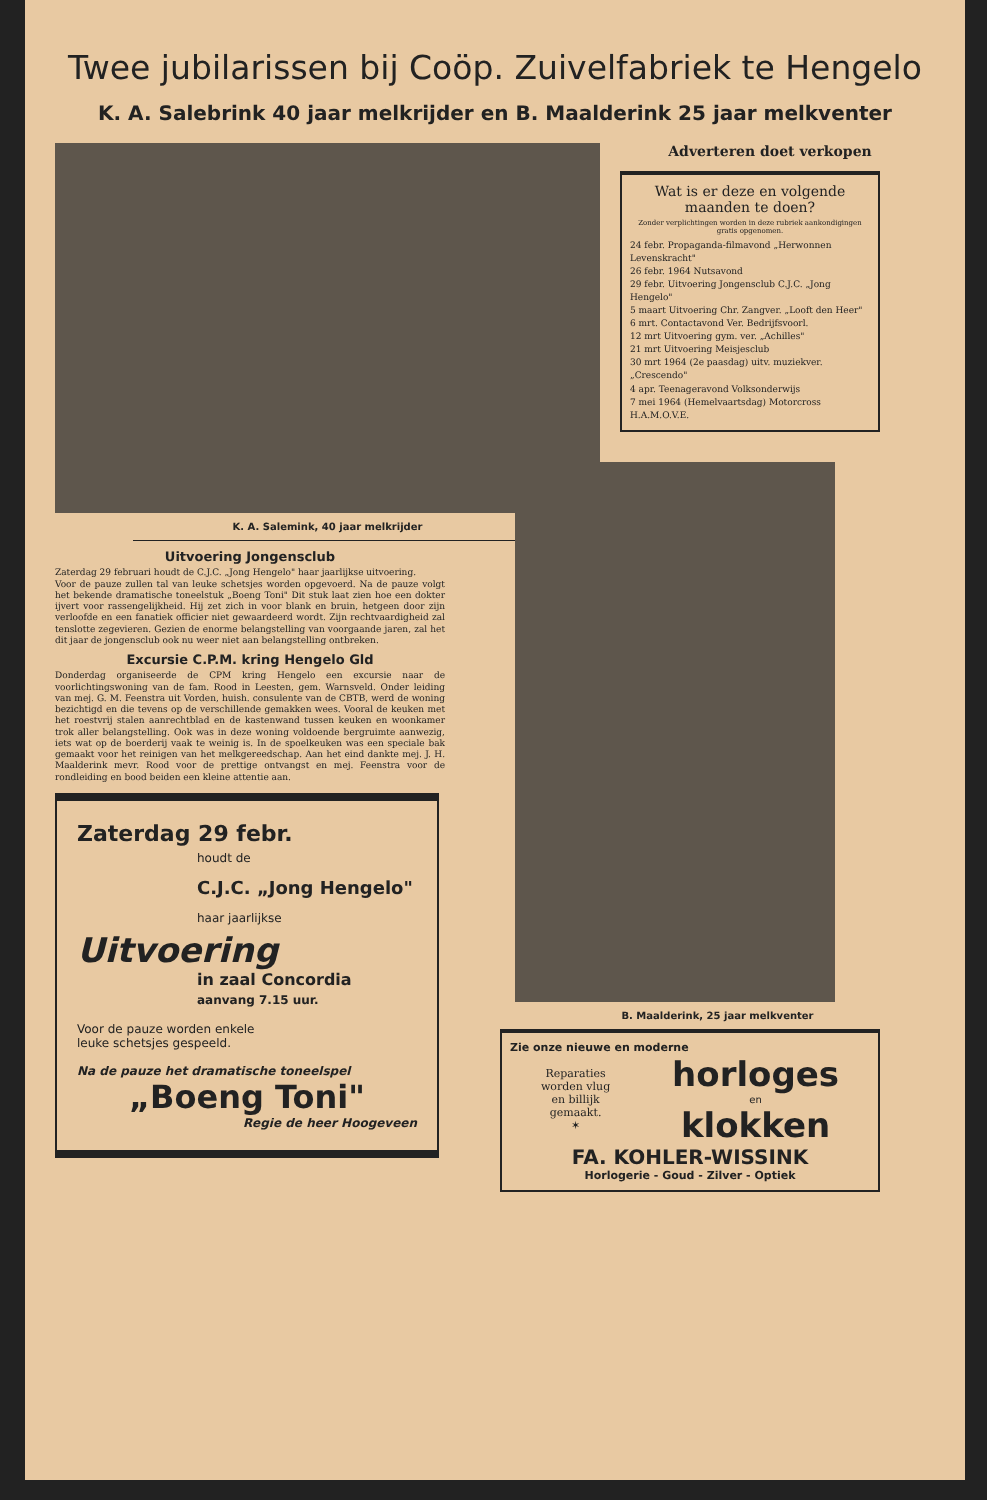Twee jubilarissen bij Coöp. Zuivelfabriek te Hengelo
K. A. Salebrink 40 jaar melkrijder en B. Maalderink 25 jaar melkventer
K. A. Salemink, 40 jaar melkrijder
Uitvoering Jongensclub
Zaterdag 29 februari houdt de C.J.C. „Jong Hengelo" haar jaarlijkse uitvoering.
Voor de pauze zullen tal van leuke schetsjes worden opgevoerd. Na de pauze volgt het bekende dramatische toneelstuk „Boeng Toni" Dit stuk laat zien hoe een dokter ijvert voor rassengelijkheid. Hij zet zich in voor blank en bruin, hetgeen door zijn verloofde en een fanatiek officier niet gewaardeerd wordt. Zijn rechtvaardigheid zal tenslotte zegevieren. Gezien de enorme belangstelling van voorgaande jaren, zal het dit jaar de jongensclub ook nu weer niet aan belangstelling ontbreken.
Excursie C.P.M. kring Hengelo Gld
Donderdag organiseerde de CPM kring Hengelo een excursie naar de voorlichtingswoning van de fam. Rood in Leesten, gem. Warnsveld. Onder leiding van mej. G. M. Feenstra uit Vorden, huish. consulente van de CBTB, werd de woning bezichtigd en die tevens op de verschillende gemakken wees. Vooral de keuken met het roestvrij stalen aanrechtblad en de kastenwand tussen keuken en woonkamer trok aller belangstelling. Ook was in deze woning voldoende bergruimte aanwezig, iets wat op de boerderij vaak te weinig is. In de spoelkeuken was een speciale bak gemaakt voor het reinigen van het melkgereedschap. Aan het eind dankte mej. J. H. Maalderink mevr. Rood voor de prettige ontvangst en mej. Feenstra voor de rondleiding en bood beiden een kleine attentie aan.
Zaterdag 29 febr.
houdt de
C.J.C. „Jong Hengelo"
haar jaarlijkse
Uitvoering
in zaal Concordia
aanvang 7.15 uur.
Voor de pauze worden enkele
leuke schetsjes gespeeld.
Na de pauze het dramatische toneelspel
„Boeng Toni"
Regie de heer Hoogeveen
Adverteren doet verkopen
Wat is er deze en volgende maanden te doen?
Zonder verplichtingen worden in deze rubriek aankondigingen gratis opgenomen.
24 febr. Propaganda-filmavond „Herwonnen Levenskracht"
26 febr. 1964 Nutsavond
29 febr. Uitvoering Jongensclub C.J.C. „Jong Hengelo"
5 maart Uitvoering Chr. Zangver. „Looft den Heer"
6 mrt. Contactavond Ver. Bedrijfsvoorl.
12 mrt Uitvoering gym. ver. „Achilles"
21 mrt Uitvoering Meisjesclub
30 mrt 1964 (2e paasdag) uitv. muziekver. „Crescendo"
4 apr. Teenageravond Volksonderwijs
7 mei 1964 (Hemelvaartsdag) Motorcross H.A.M.O.V.E.
B. Maalderink, 25 jaar melkventer
Zie onze nieuwe en moderne
Reparaties
worden vlug
en billijk
gemaakt.
✶
horloges
en
klokken
FA. KOHLER-WISSINK
Horlogerie - Goud - Zilver - Optiek